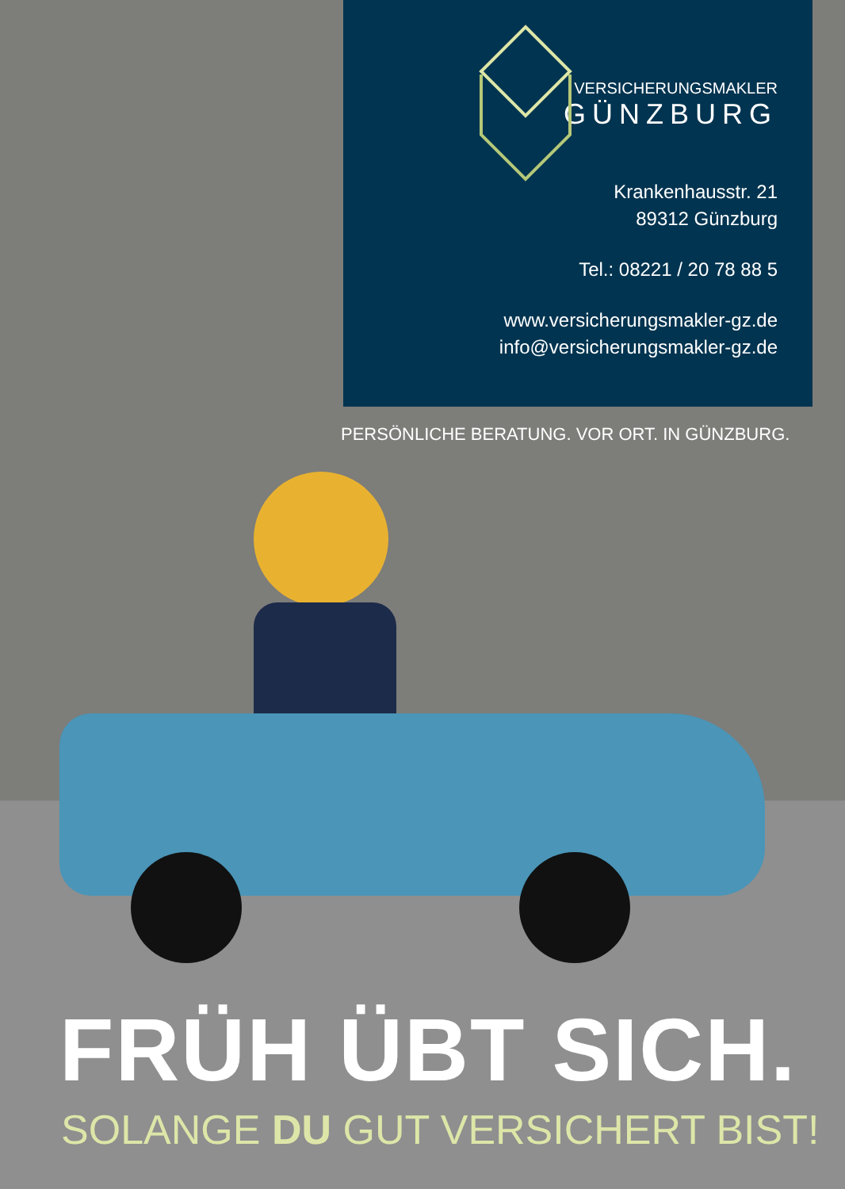VERSICHERUNGSMAKLER
GÜNZBURG
Krankenhausstr. 21
89312 Günzburg
Tel.: 08221 / 20 78 88 5
www.versicherungsmakler-gz.de
info@versicherungsmakler-gz.de
PERSÖNLICHE BERATUNG. VOR ORT. IN GÜNZBURG.
FRÜH ÜBT SICH.
SOLANGE DU GUT VERSICHERT BIST!